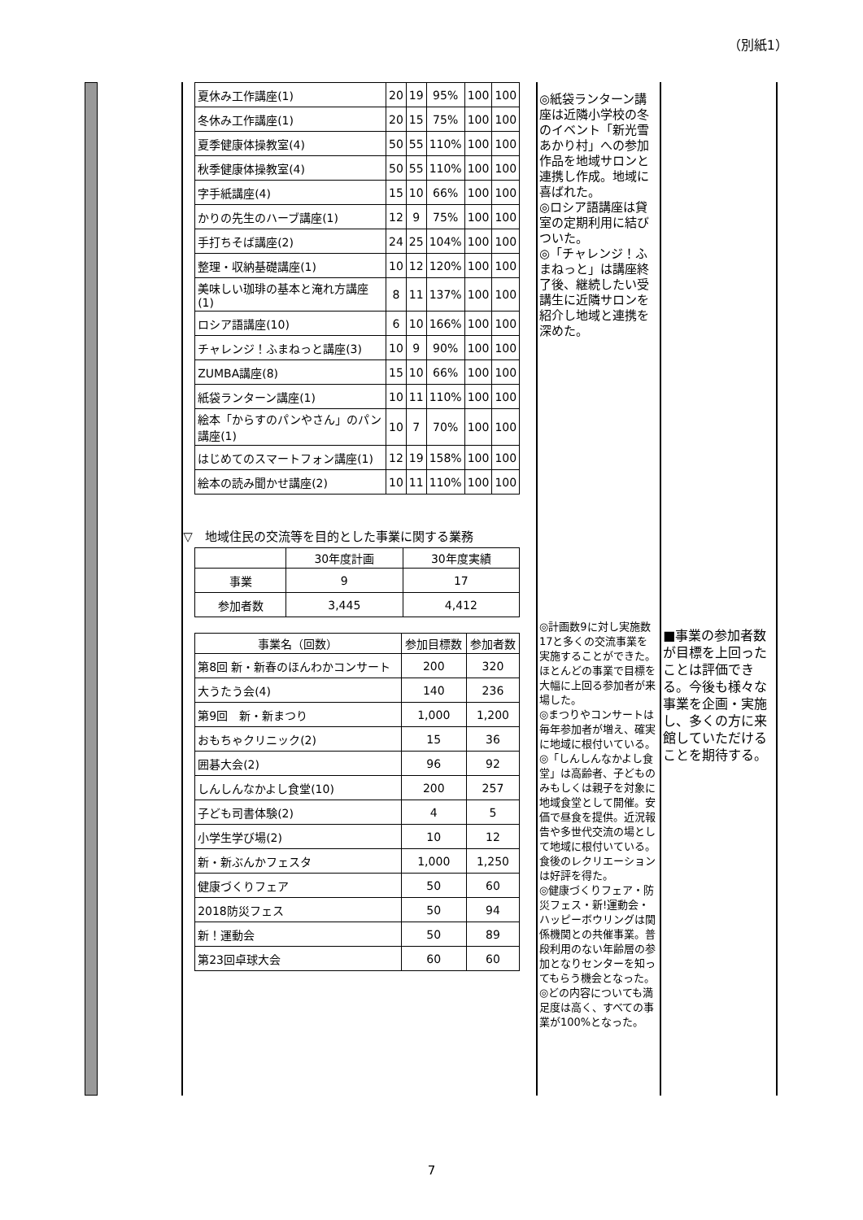（別紙1）
| 夏休み工作講座(1) | 20 | 19 | 95% | 100 | 100 |
| 冬休み工作講座(1) | 20 | 15 | 75% | 100 | 100 |
| 夏季健康体操教室(4) | 50 | 55 | 110% | 100 | 100 |
| 秋季健康体操教室(4) | 50 | 55 | 110% | 100 | 100 |
| 字手紙講座(4) | 15 | 10 | 66% | 100 | 100 |
| かりの先生のハーブ講座(1) | 12 | 9 | 75% | 100 | 100 |
| 手打ちそば講座(2) | 24 | 25 | 104% | 100 | 100 |
| 整理・収納基礎講座(1) | 10 | 12 | 120% | 100 | 100 |
| 美味しい珈琲の基本と淹れ方講座(1) | 8 | 11 | 137% | 100 | 100 |
| ロシア語講座(10) | 6 | 10 | 166% | 100 | 100 |
| チャレンジ！ふまねっと講座(3) | 10 | 9 | 90% | 100 | 100 |
| ZUMBA講座(8) | 15 | 10 | 66% | 100 | 100 |
| 紙袋ランターン講座(1) | 10 | 11 | 110% | 100 | 100 |
| 絵本「からすのパンやさん」のパン講座(1) | 10 | 7 | 70% | 100 | 100 |
| はじめてのスマートフォン講座(1) | 12 | 19 | 158% | 100 | 100 |
| 絵本の読み聞かせ講座(2) | 10 | 11 | 110% | 100 | 100 |
▽　地域住民の交流等を目的とした事業に関する業務
| | 30年度計画 | 30年度実績 |
| --- | --- | --- |
| 事業 | 9 | 17 |
| 参加者数 | 3,445 | 4,412 |
| 事業名（回数） | 参加目標数 | 参加者数 |
| --- | --- | --- |
| 第8回 新・新春のほんわかコンサート | 200 | 320 |
| 大うたう会(4) | 140 | 236 |
| 第9回 新・新まつり | 1,000 | 1,200 |
| おもちゃクリニック(2) | 15 | 36 |
| 囲碁大会(2) | 96 | 92 |
| しんしんなかよし食堂(10) | 200 | 257 |
| 子ども司書体験(2) | 4 | 5 |
| 小学生学び場(2) | 10 | 12 |
| 新・新ぶんかフェスタ | 1,000 | 1,250 |
| 健康づくりフェア | 50 | 60 |
| 2018防災フェス | 50 | 94 |
| 新！運動会 | 50 | 89 |
| 第23回卓球大会 | 60 | 60 |
◎紙袋ランターン講座は近隣小学校の冬のイベント「新光雪あかり村」への参加作品を地域サロンと連携し作成。地域に喜ばれた。
◎ロシア語講座は貸室の定期利用に結びついた。
◎「チャレンジ！ふまねっと」は講座終了後、継続したい受講生に近隣サロンを紹介し地域と連携を深めた。
◎計画数9に対し実施数17と多くの交流事業を実施することができた。ほとんどの事業で目標を大幅に上回る参加者が来場した。
◎まつりやコンサートは毎年参加者が増え、確実に地域に根付いている。
◎「しんしんなかよし食堂」は高齢者、子どものみもしくは親子を対象に地域食堂として開催。安価で昼食を提供。近況報告や多世代交流の場として地域に根付いている。食後のレクリエーションは好評を得た。
◎健康づくりフェア・防災フェス・新!運動会・ハッピーボウリングは関係機関との共催事業。普段利用のない年齢層の参加となりセンターを知ってもらう機会となった。
◎どの内容についても満足度は高く、すべての事業が100%となった。
■事業の参加者数が目標を上回ったことは評価できる。今後も様々な事業を企画・実施し、多くの方に来館していただけることを期待する。
7